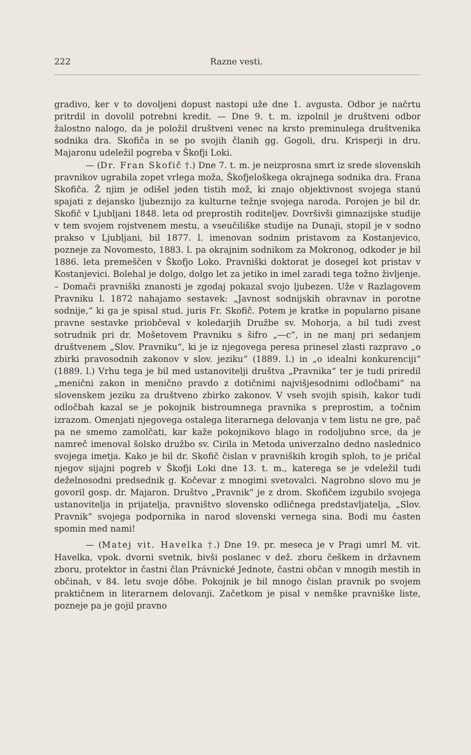222 Razne vesti.
gradivo, ker v to dovoljeni dopust nastopi uže dne 1. avgusta. Odbor je načrtu pritrdil in dovolil potrebni kredit. — Dne 9. t. m. izpolnil je društveni odbor žalostno nalogo, da je položil društveni venec na krsto preminulega društvenika sodnika dra. Skofiča in se po svojih članih gg. Gogoli, dru. Krisperji in dru. Majaronu udeležil pogreba v Škofji Loki.
— (Dr. Fran Skofič †.) Dne 7. t. m. je neizprosna smrt iz srede slovenskih pravnikov ugrabila zopet vrlega moža, Škofjeloškega okrajnega sodnika dra. Frana Skofiča. Ž njim je odišel jeden tistih mož, ki znajo objektivnost svojega stanú spajati z dejansko ljubeznijo za kulturne težnje svojega naroda. Porojen je bil dr. Skofič v Ljubljani 1848. leta od preprostih roditeljev. Dovršivši gimnazijske studije v tem svojem rojstvenem mestu, a vseučiliške studije na Dunaji, stopil je v sodno prakso v Ljubljani, bil 1877. l. imenovan sodnim pristavom za Kostanjevico, pozneje za Novomesto, 1883. l. pa okrajnim sodnikom za Mokronog, odkoder je bil 1886. leta premeščen v Škofjo Loko. Pravniški doktorat je dosegel kot pristav v Kostanjevici. Bolehal je dolgo, dolgo let za jetiko in imel zaradi tega tožno življenje. – Domači pravniški znanosti je zgodaj pokazal svojo ljubezen. Uže v Razlagovem Pravniku l. 1872 nahajamo sestavek: „Javnost sodnijskih obravnav in porotne sodnije,“ ki ga je spisal stud. juris Fr. Skofič. Potem je kratke in popularno pisane pravne sestavke priobčeval v koledarjih Družbe sv. Mohorja, a bil tudi zvest sotrudnik pri dr. Mošetovem Pravniku s šifro „—c“, in ne manj pri sedanjem društvenem „Slov. Pravniku“, ki je iz njegovega peresa prinesel zlasti razpravo „o zbirki pravosodnih zakonov v slov. jeziku“ (1889. l.) in „o idealni konkurenciji“ (1889. l.) Vrhu tega je bil med ustanovitelji društva „Pravnika“ ter je tudi priredil „menični zakon in menično pravdo z dotičnimi najvišjesodnimi odločbami“ na slovenskem jeziku za društveno zbirko zakonov. V vseh svojih spisih, kakor tudi odločbah kazal se je pokojnik bistroumnega pravnika s preprostim, a točnim izrazom. Omenjati njegovega ostalega literarnega delovanja v tem listu ne gre, pač pa ne smemo zamolčati, kar kaže pokojnikovo blago in rodoljubno srce, da je namreč imenoval šolsko družbo sv. Cirila in Metoda univerzalno dedno naslednico svojega imetja. Kako je bil dr. Skofič čislan v pravniških krogih sploh, to je pričal njegov sijajni pogreb v Škofji Loki dne 13. t. m., katerega se je vdeležil tudi deželnosodni predsednik g. Kočevar z mnogimi svetovalci. Nagrobno slovo mu je govoril gosp. dr. Majaron. Društvo „Pravnik“ je z drom. Skofičem izgubilo svojega ustanovitelja in prijatelja, pravništvo slovensko odličnega predstavljatelja, „Slov. Pravnik“ svojega podpornika in narod slovenski vernega sina. Bodi mu časten spomin med nami!
— (Matej vit. Havelka †.) Dne 19. pr. meseca je v Pragi umrl M. vit. Havelka, vpok. dvorni svetnik, bivši poslanec v dež. zboru češkem in državnem zboru, protektor in častni član Právnické Jednote, častni občan v mnogih mestih in občinah, v 84. letu svoje dôbe. Pokojnik je bil mnogo čislan pravnik po svojem praktičnem in literarnem delovanji. Začetkom je pisal v nemške pravniške liste, pozneje pa je gojil pravno